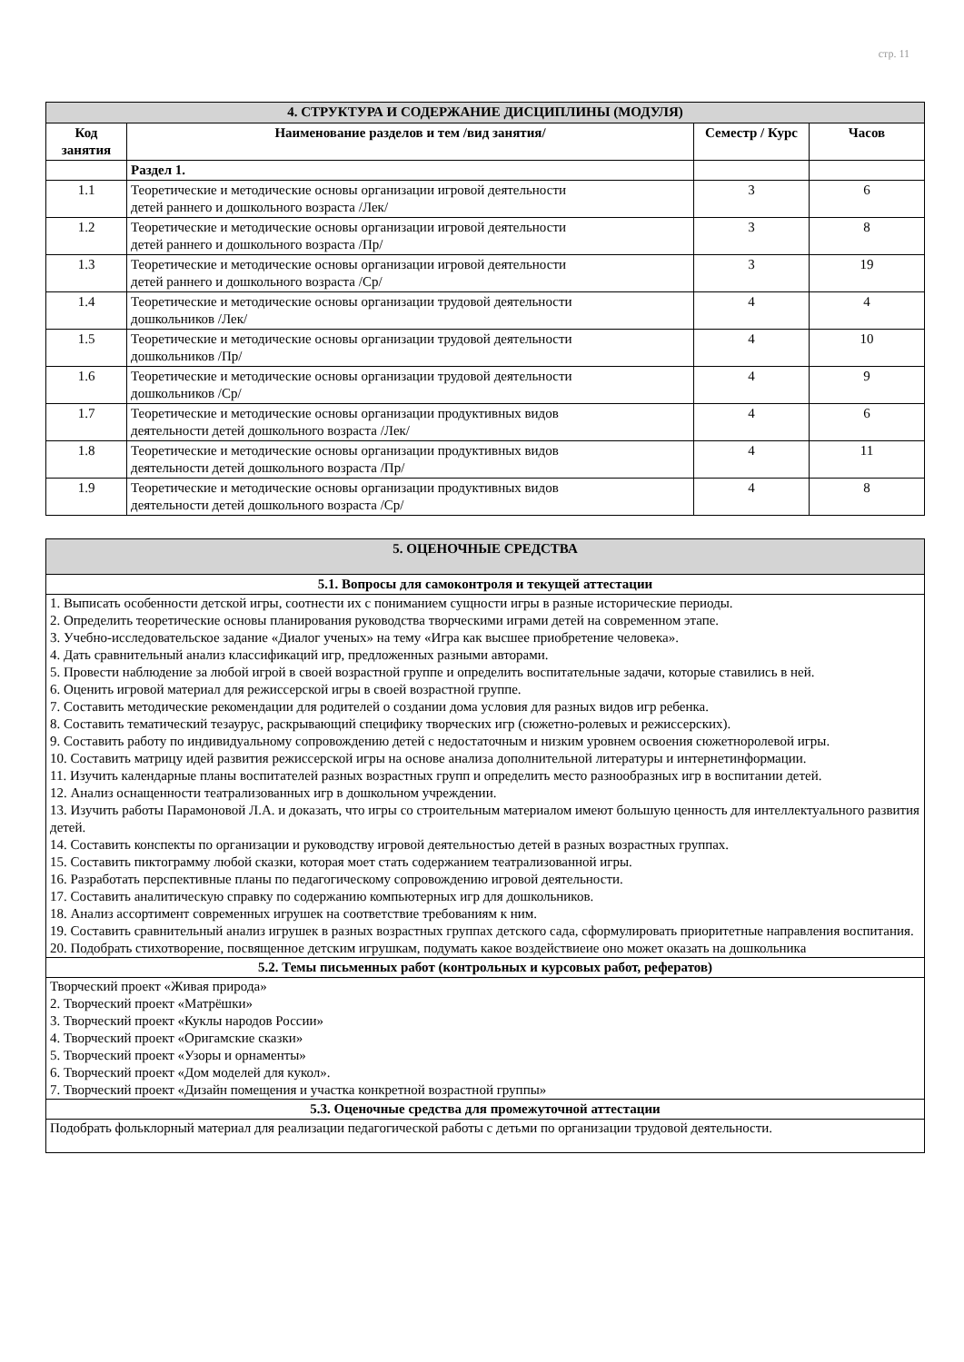стр. 11
| 4. СТРУКТУРА И СОДЕРЖАНИЕ ДИСЦИПЛИНЫ (МОДУЛЯ) | | | |
| --- | --- | --- | --- |
| Код занятия | Наименование разделов и тем /вид занятия/ | Семестр / Курс | Часов |
| | Раздел 1. | | |
| 1.1 | Теоретические и методические основы организации игровой деятельности детей раннего и дошкольного возраста /Лек/ | 3 | 6 |
| 1.2 | Теоретические и методические основы организации игровой деятельности детей раннего и дошкольного возраста /Пр/ | 3 | 8 |
| 1.3 | Теоретические и методические основы организации игровой деятельности детей раннего и дошкольного возраста /Ср/ | 3 | 19 |
| 1.4 | Теоретические и методические основы организации трудовой деятельности дошкольников /Лек/ | 4 | 4 |
| 1.5 | Теоретические и методические основы организации трудовой деятельности дошкольников /Пр/ | 4 | 10 |
| 1.6 | Теоретические и методические основы организации трудовой деятельности дошкольников /Ср/ | 4 | 9 |
| 1.7 | Теоретические и методические основы организации продуктивных видов деятельности детей дошкольного возраста /Лек/ | 4 | 6 |
| 1.8 | Теоретические и методические основы организации продуктивных видов деятельности детей дошкольного возраста /Пр/ | 4 | 11 |
| 1.9 | Теоретические и методические основы организации продуктивных видов деятельности детей дошкольного возраста /Ср/ | 4 | 8 |
| 5. ОЦЕНОЧНЫЕ СРЕДСТВА |
| --- |
| 5.1. Вопросы для самоконтроля и текущей аттестации |
| 1. Выписать особенности детской игры, соотнести их с пониманием сущности игры в разные исторические периоды. 2. Определить теоретические основы планирования руководства творческими играми детей на современном этапе. 3. Учебно-исследовательское задание «Диалог ученых» на тему «Игра как высшее приобретение человека». 4. Дать сравнительный анализ классификаций игр, предложенных разными авторами. 5. Провести наблюдение за любой игрой в своей возрастной группе и определить воспитательные задачи, которые ставились в ней. 6. Оценить игровой материал для режиссерской игры в своей возрастной группе. 7. Составить методические рекомендации для родителей о создании дома условия для разных видов игр ребенка. 8. Составить тематический тезаурус, раскрывающий специфику творческих игр (сюжетно-ролевых и режиссерских). 9. Составить работу по индивидуальному сопровождению детей с недостаточным и низким уровнем освоения сюжетноролевой игры. 10. Составить матрицу идей развития режиссерской игры на основе анализа дополнительной литературы и интернетинформации. 11. Изучить календарные планы воспитателей разных возрастных групп и определить место разнообразных игр в воспитании детей. 12. Анализ оснащенности театрализованных игр в дошкольном учреждении. 13. Изучить работы Парамоновой Л.А. и доказать, что игры со строительным материалом имеют большую ценность для интеллектуального развития детей. 14. Составить конспекты по организации и руководству игровой деятельностью детей в разных возрастных группах. 15. Составить пиктограмму любой сказки, которая моет стать содержанием театрализованной игры. 16. Разработать перспективные планы по педагогическому сопровождению игровой деятельности. 17. Составить аналитическую справку по содержанию компьютерных игр для дошкольников. 18. Анализ ассортимент современных игрушек на соответствие требованиям к ним. 19. Составить сравнительный анализ игрушек в разных возрастных группах детского сада, сформулировать приоритетные направления воспитания. 20. Подобрать стихотворение, посвященное детским игрушкам, подумать какое воздействиеие оно может оказать на дошкольника |
| 5.2. Темы письменных работ (контрольных и курсовых работ, рефератов) |
| Творческий проект «Живая природа» 2. Творческий проект «Матрёшки» 3. Творческий проект «Куклы народов России» 4. Творческий проект «Оригамские сказки» 5. Творческий проект «Узоры и орнаменты» 6. Творческий проект «Дом моделей для кукол». 7. Творческий проект «Дизайн помещения и участка конкретной возрастной группы» |
| 5.3. Оценочные средства для промежуточной аттестации |
| Подобрать фольклорный материал для реализации педагогической работы с детьми по организации трудовой деятельности. |